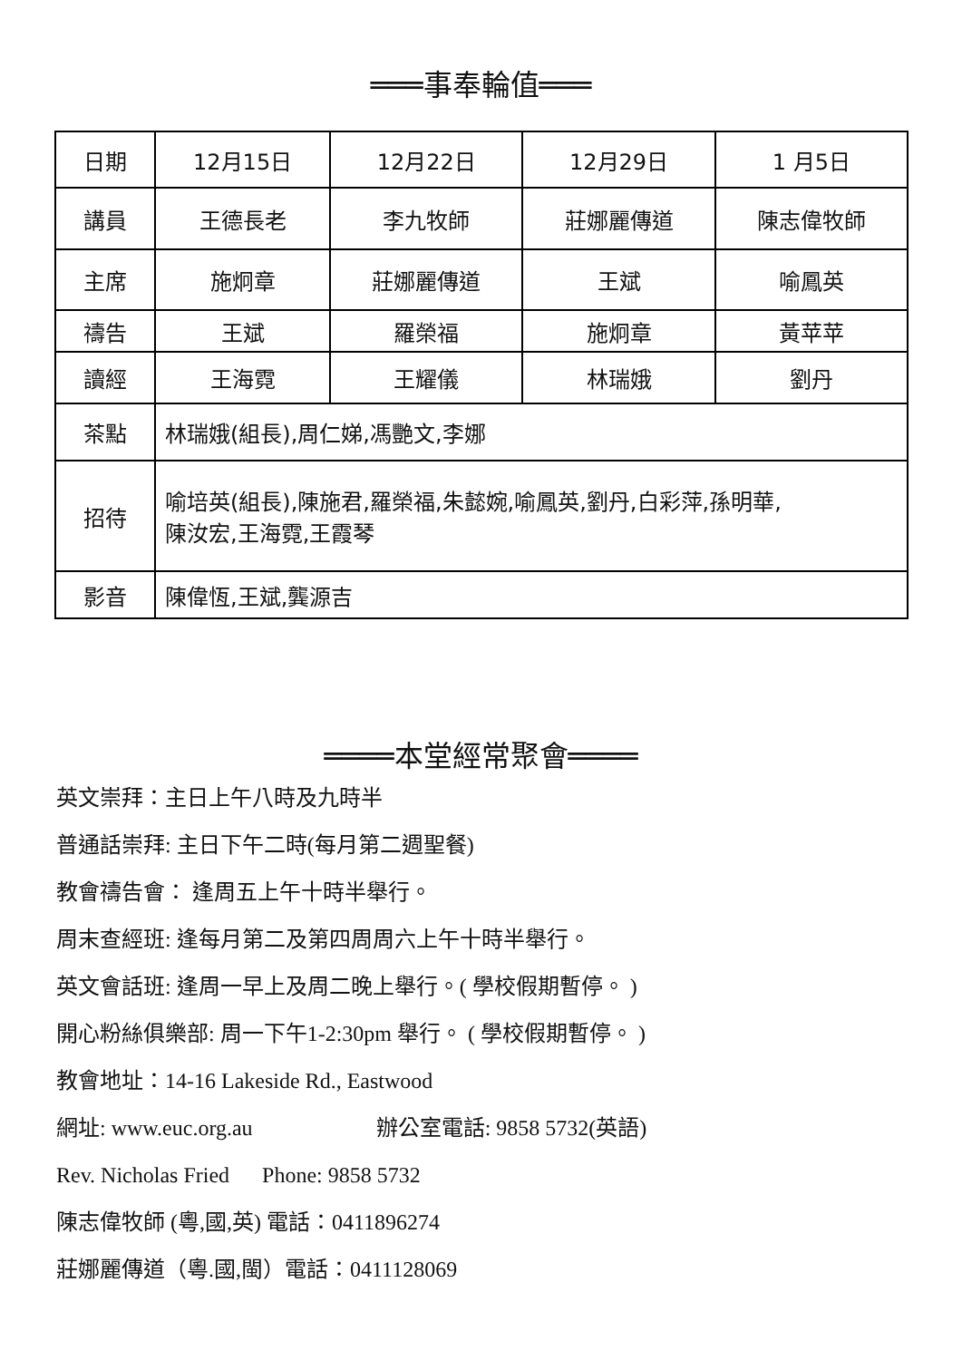═══事奉輪值═══
| 日期 | 12月15日 | 12月22日 | 12月29日 | 1 月5日 |
| 講員 | 王德長老 | 李九牧師 | 莊娜麗傳道 | 陳志偉牧師 |
| 主席 | 施炯章 | 莊娜麗傳道 | 王斌 | 喻鳳英 |
| 禱告 | 王斌 | 羅榮福 | 施炯章 | 黃苹苹 |
| 讀經 | 王海霓 | 王耀儀 | 林瑞娥 | 劉丹 |
| 茶點 | 林瑞娥(組長),周仁娣,馮艷文,李娜 | | | |
| 招待 | 喻培英(組長),陳施君,羅榮福,朱懿婉,喻鳳英,劉丹,白彩萍,孫明華, 陳汝宏,王海霓,王霞琴 | | | |
| 影音 | 陳偉恆,王斌,龔源吉 | | | |
════本堂經常聚會════
英文崇拜：主日上午八時及九時半
普通話崇拜: 主日下午二時(每月第二週聖餐)
教會禱告會： 逢周五上午十時半舉行。
周末查經班: 逢每月第二及第四周周六上午十時半舉行。
英文會話班: 逢周一早上及周二晚上舉行。( 學校假期暫停。 )
開心粉絲俱樂部: 周一下午1-2:30pm 舉行。 ( 學校假期暫停。 )
教會地址：14-16 Lakeside Rd., Eastwood
網址: www.euc.org.au 辦公室電話: 9858 5732(英語)
Rev. Nicholas Fried Phone: 9858 5732
陳志偉牧師 (粵,國,英) 電話：0411896274
莊娜麗傳道（粵.國,閩）電話：0411128069